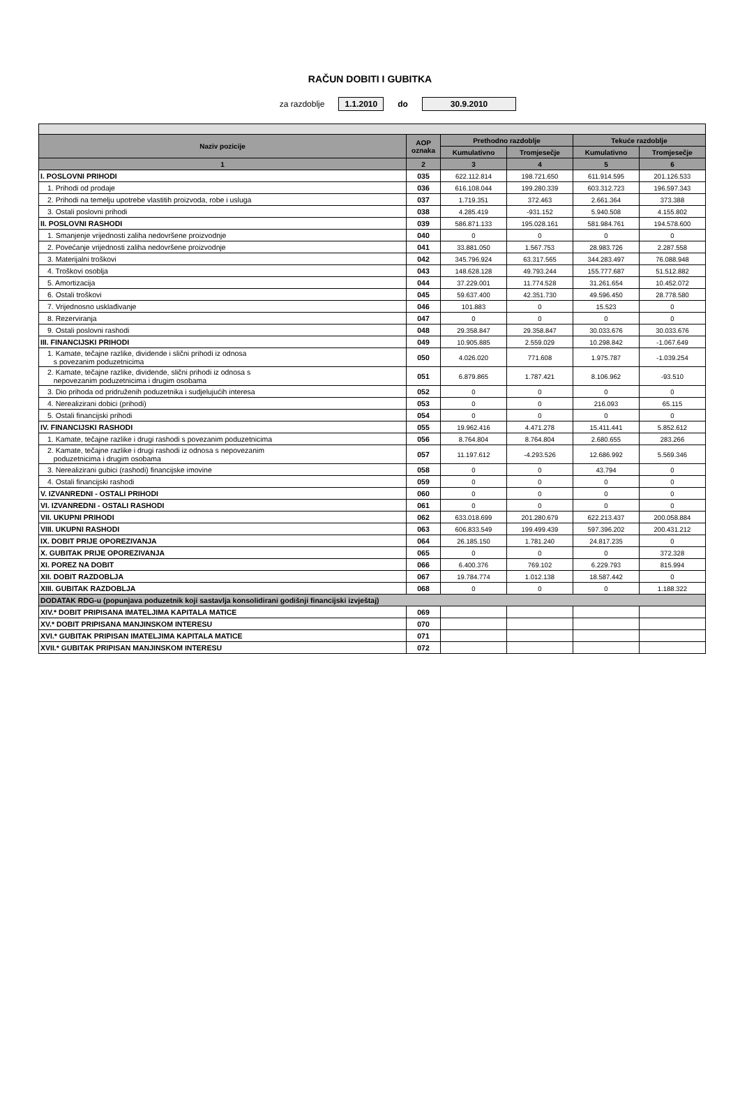RAČUN DOBITI I GUBITKA
za razdoblje 1.1.2010 do 30.9.2010
| Naziv pozicije | AOP oznaka | Prethodno razdoblje | | Tekuće razdoblje | |
| --- | --- | --- | --- | --- | --- |
| | | Kumulativno | Tromjesečje | Kumulativno | Tromjesečje |
| 1 | 2 | 3 | 4 | 5 | 6 |
| I. POSLOVNI PRIHODI | 035 | 622.112.814 | 198.721.650 | 611.914.595 | 201.126.533 |
| 1. Prihodi od prodaje | 036 | 616.108.044 | 199.280.339 | 603.312.723 | 196.597.343 |
| 2. Prihodi na temelju upotrebe vlastitih proizvoda, robe i usluga | 037 | 1.719.351 | 372.463 | 2.661.364 | 373.388 |
| 3. Ostali poslovni prihodi | 038 | 4.285.419 | -931.152 | 5.940.508 | 4.155.802 |
| II. POSLOVNI RASHODI | 039 | 586.871.133 | 195.028.161 | 581.984.761 | 194.578.600 |
| 1. Smanjenje vrijednosti zaliha nedovršene proizvodnje | 040 | 0 | 0 | 0 | 0 |
| 2. Povećanje vrijednosti zaliha nedovršene proizvodnje | 041 | 33.881.050 | 1.567.753 | 28.983.726 | 2.287.558 |
| 3. Materijalni troškovi | 042 | 345.796.924 | 63.317.565 | 344.283.497 | 76.088.948 |
| 4. Troškovi osoblja | 043 | 148.628.128 | 49.793.244 | 155.777.687 | 51.512.882 |
| 5. Amortizacija | 044 | 37.229.001 | 11.774.528 | 31.261.654 | 10.452.072 |
| 6. Ostali troškovi | 045 | 59.637.400 | 42.351.730 | 49.596.450 | 28.778.580 |
| 7. Vrijednosno usklađivanje | 046 | 101.883 | 0 | 15.523 | 0 |
| 8. Rezerviranja | 047 | 0 | 0 | 0 | 0 |
| 9. Ostali poslovni rashodi | 048 | 29.358.847 | 29.358.847 | 30.033.676 | 30.033.676 |
| III. FINANCIJSKI PRIHODI | 049 | 10.905.885 | 2.559.029 | 10.298.842 | -1.067.649 |
| 1. Kamate, tečajne razlike, dividende i slični prihodi iz odnosa s povezanim poduzetnicima | 050 | 4.026.020 | 771.608 | 1.975.787 | -1.039.254 |
| 2. Kamate, tečajne razlike, dividende, slični prihodi iz odnosa s nepovezanim poduzetnicima i drugim osobama | 051 | 6.879.865 | 1.787.421 | 8.106.962 | -93.510 |
| 3. Dio prihoda od pridruženih poduzetnika i sudjelujućih interesa | 052 | 0 | 0 | 0 | 0 |
| 4. Nerealizirani dobici (prihodi) | 053 | 0 | 0 | 216.093 | 65.115 |
| 5. Ostali financijski prihodi | 054 | 0 | 0 | 0 | 0 |
| IV. FINANCIJSKI RASHODI | 055 | 19.962.416 | 4.471.278 | 15.411.441 | 5.852.612 |
| 1. Kamate, tečajne razlike i drugi rashodi s povezanim poduzetnicima | 056 | 8.764.804 | 8.764.804 | 2.680.655 | 283.266 |
| 2. Kamate, tečajne razlike i drugi rashodi iz odnosa s nepovezanim poduzetnicima i drugim osobama | 057 | 11.197.612 | -4.293.526 | 12.686.992 | 5.569.346 |
| 3. Nerealizirani gubici (rashodi) financijske imovine | 058 | 0 | 0 | 43.794 | 0 |
| 4. Ostali financijski rashodi | 059 | 0 | 0 | 0 | 0 |
| V. IZVANREDNI - OSTALI PRIHODI | 060 | 0 | 0 | 0 | 0 |
| VI. IZVANREDNI - OSTALI RASHODI | 061 | 0 | 0 | 0 | 0 |
| VII. UKUPNI PRIHODI | 062 | 633.018.699 | 201.280.679 | 622.213.437 | 200.058.884 |
| VIII. UKUPNI RASHODI | 063 | 606.833.549 | 199.499.439 | 597.396.202 | 200.431.212 |
| IX. DOBIT PRIJE OPOREZIVANJA | 064 | 26.185.150 | 1.781.240 | 24.817.235 | 0 |
| X. GUBITAK PRIJE OPOREZIVANJA | 065 | 0 | 0 | 0 | 372.328 |
| XI. POREZ NA DOBIT | 066 | 6.400.376 | 769.102 | 6.229.793 | 815.994 |
| XII. DOBIT RAZDOBLJA | 067 | 19.784.774 | 1.012.138 | 18.587.442 | 0 |
| XIII. GUBITAK RAZDOBLJA | 068 | 0 | 0 | 0 | 1.188.322 |
| DODATAK RDG-u (popunjava poduzetnik koji sastavlja konsolidirani godišnji financijski izvještaj) | | | | | |
| XIV.* DOBIT PRIPISANA IMATELJIMA KAPITALA MATICE | 069 | | | | |
| XV.* DOBIT PRIPISANA MANJINSKOM INTERESU | 070 | | | | |
| XVI.* GUBITAK PRIPISAN IMATELJIMA KAPITALA MATICE | 071 | | | | |
| XVII.* GUBITAK PRIPISAN MANJINSKOM INTERESU | 072 | | | | |